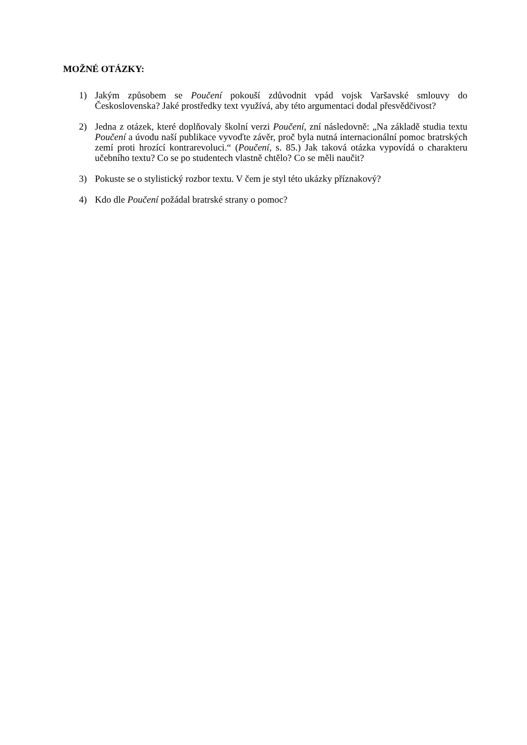MOŽNÉ OTÁZKY:
1) Jakým způsobem se Poučení pokouší zdůvodnit vpád vojsk Varšavské smlouvy do Československa? Jaké prostředky text využívá, aby této argumentaci dodal přesvědčivost?
2) Jedna z otázek, které doplňovaly školní verzi Poučení, zní následovně: „Na základě studia textu Poučení a úvodu naší publikace vyvoďte závěr, proč byla nutná internacionální pomoc bratrských zemí proti hrozící kontrarevoluci.“ (Poučení, s. 85.) Jak taková otázka vypovídá o charakteru učebního textu? Co se po studentech vlastně chtělo? Co se měli naučit?
3) Pokuste se o stylistický rozbor textu. V čem je styl této ukázky příznakový?
4) Kdo dle Poučení požádal bratrské strany o pomoc?